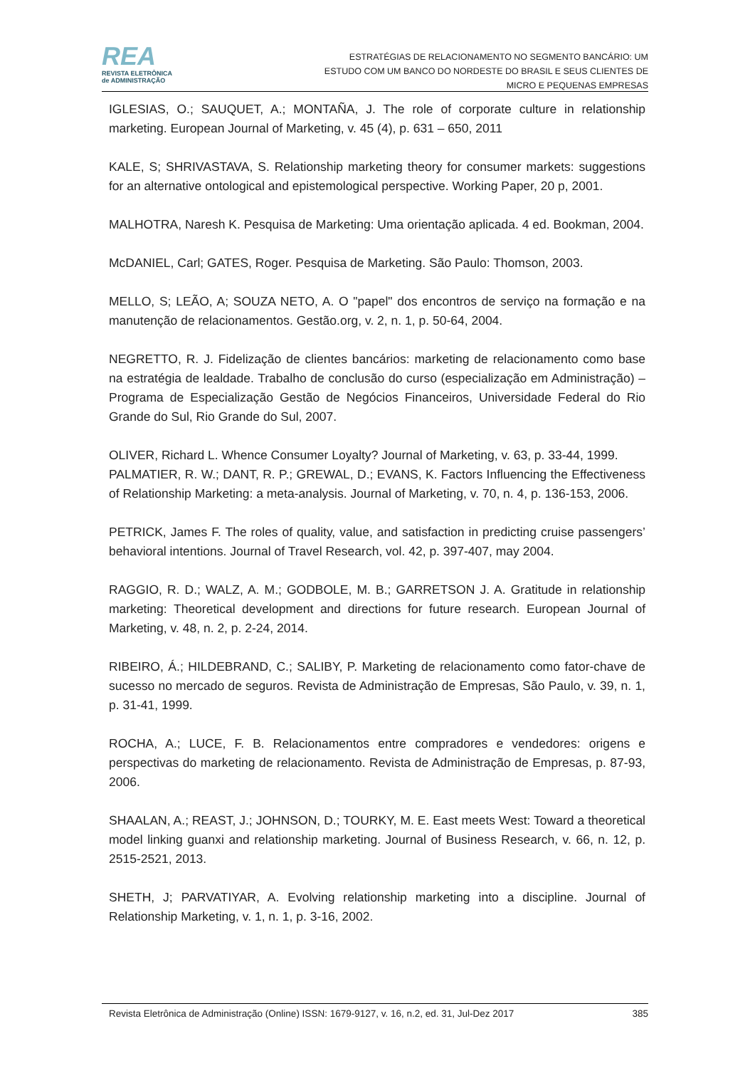REA
REVISTA ELETRÔNICA
de ADMINISTRAÇÃO
ESTRATÉGIAS DE RELACIONAMENTO NO SEGMENTO BANCÁRIO: UM
ESTUDO COM UM BANCO DO NORDESTE DO BRASIL E SEUS CLIENTES DE
MICRO E PEQUENAS EMPRESAS
IGLESIAS, O.; SAUQUET, A.; MONTAÑA, J. The role of corporate culture in relationship marketing. European Journal of Marketing, v. 45 (4), p. 631 – 650, 2011
KALE, S; SHRIVASTAVA, S. Relationship marketing theory for consumer markets: suggestions for an alternative ontological and epistemological perspective. Working Paper, 20 p, 2001.
MALHOTRA, Naresh K. Pesquisa de Marketing: Uma orientação aplicada. 4 ed. Bookman, 2004.
McDANIEL, Carl; GATES, Roger. Pesquisa de Marketing. São Paulo: Thomson, 2003.
MELLO, S; LEÃO, A; SOUZA NETO, A. O "papel" dos encontros de serviço na formação e na manutenção de relacionamentos. Gestão.org, v. 2, n. 1, p. 50-64, 2004.
NEGRETTO, R. J. Fidelização de clientes bancários: marketing de relacionamento como base na estratégia de lealdade. Trabalho de conclusão do curso (especialização em Administração) – Programa de Especialização Gestão de Negócios Financeiros, Universidade Federal do Rio Grande do Sul, Rio Grande do Sul, 2007.
OLIVER, Richard L. Whence Consumer Loyalty? Journal of Marketing, v. 63, p. 33-44, 1999.
PALMATIER, R. W.; DANT, R. P.; GREWAL, D.; EVANS, K. Factors Influencing the Effectiveness of Relationship Marketing: a meta-analysis. Journal of Marketing, v. 70, n. 4, p. 136-153, 2006.
PETRICK, James F. The roles of quality, value, and satisfaction in predicting cruise passengers’ behavioral intentions. Journal of Travel Research, vol. 42, p. 397-407, may 2004.
RAGGIO, R. D.; WALZ, A. M.; GODBOLE, M. B.; GARRETSON J. A. Gratitude in relationship marketing: Theoretical development and directions for future research. European Journal of Marketing, v. 48, n. 2, p. 2-24, 2014.
RIBEIRO, Á.; HILDEBRAND, C.; SALIBY, P. Marketing de relacionamento como fator-chave de sucesso no mercado de seguros. Revista de Administração de Empresas, São Paulo, v. 39, n. 1, p. 31-41, 1999.
ROCHA, A.; LUCE, F. B. Relacionamentos entre compradores e vendedores: origens e perspectivas do marketing de relacionamento. Revista de Administração de Empresas, p. 87-93, 2006.
SHAALAN, A.; REAST, J.; JOHNSON, D.; TOURKY, M. E. East meets West: Toward a theoretical model linking guanxi and relationship marketing. Journal of Business Research, v. 66, n. 12, p. 2515-2521, 2013.
SHETH, J; PARVATIYAR, A. Evolving relationship marketing into a discipline. Journal of Relationship Marketing, v. 1, n. 1, p. 3-16, 2002.
Revista Eletrônica de Administração (Online) ISSN: 1679-9127, v. 16, n.2, ed. 31, Jul-Dez 2017 385